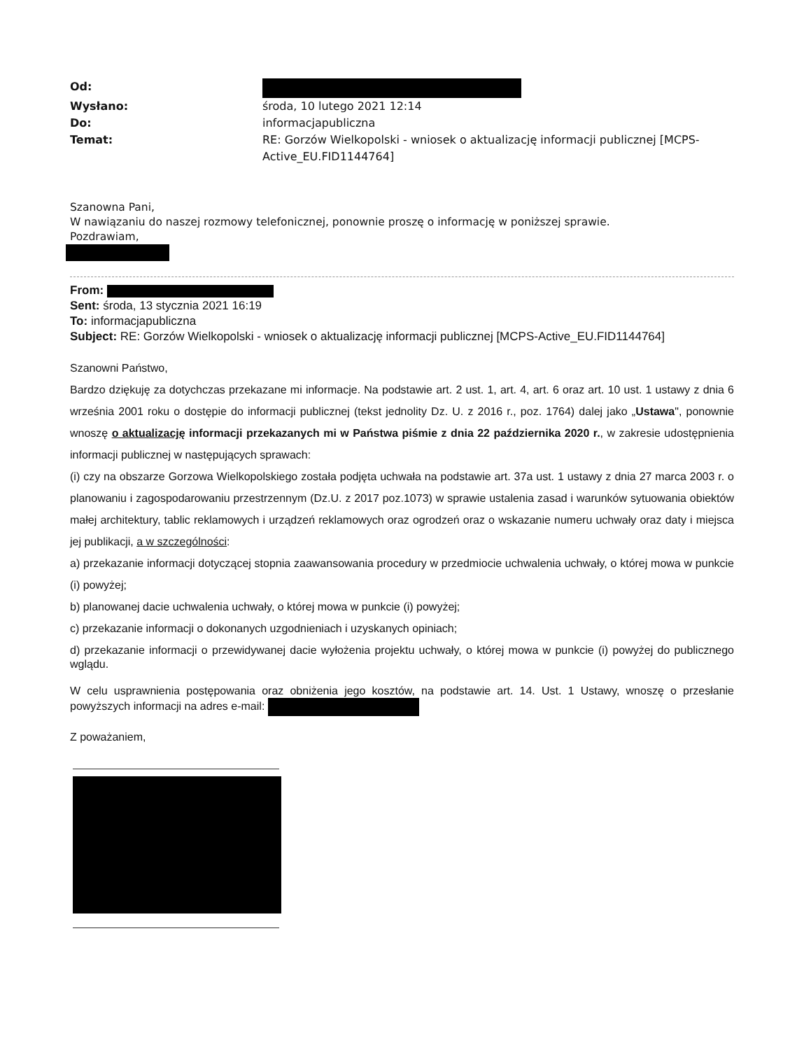Od:
Wysłano:
środa, 10 lutego 2021 12:14
Do:
informacjapubliczna
Temat:
RE: Gorzów Wielkopolski - wniosek o aktualizację informacji publicznej [MCPS-Active_EU.FID1144764]
Szanowna Pani,
W nawiązaniu do naszej rozmowy telefonicznej, ponownie proszę o informację w poniższej sprawie.
Pozdrawiam,
From:
Sent: środa, 13 stycznia 2021 16:19
To: informacjapubliczna
Subject: RE: Gorzów Wielkopolski - wniosek o aktualizację informacji publicznej [MCPS-Active_EU.FID1144764]
Szanowni Państwo,
Bardzo dziękuję za dotychczas przekazane mi informacje. Na podstawie art. 2 ust. 1, art. 4, art. 6 oraz art. 10 ust. 1 ustawy z dnia 6 września 2001 roku o dostępie do informacji publicznej (tekst jednolity Dz. U. z 2016 r., poz. 1764) dalej jako „Ustawa", ponownie wnoszę o aktualizację informacji przekazanych mi w Państwa piśmie z dnia 22 października 2020 r., w zakresie udostępnienia informacji publicznej w następujących sprawach:
(i) czy na obszarze Gorzowa Wielkopolskiego została podjęta uchwała na podstawie art. 37a ust. 1 ustawy z dnia 27 marca 2003 r. o planowaniu i zagospodarowaniu przestrzennym (Dz.U. z 2017 poz.1073) w sprawie ustalenia zasad i warunków sytuowania obiektów małej architektury, tablic reklamowych i urządzeń reklamowych oraz ogrodzeń oraz o wskazanie numeru uchwały oraz daty i miejsca jej publikacji, a w szczególności:
a) przekazanie informacji dotyczącej stopnia zaawansowania procedury w przedmiocie uchwalenia uchwały, o której mowa w punkcie (i) powyżej;
b) planowanej dacie uchwalenia uchwały, o której mowa w punkcie (i) powyżej;
c) przekazanie informacji o dokonanych uzgodnieniach i uzyskanych opiniach;
d) przekazanie informacji o przewidywanej dacie wyłożenia projektu uchwały, o której mowa w punkcie (i) powyżej do publicznego wglądu.
W celu usprawnienia postępowania oraz obniżenia jego kosztów, na podstawie art. 14. Ust. 1 Ustawy, wnoszę o przesłanie powyższych informacji na adres e-mail:
Z poważaniem,